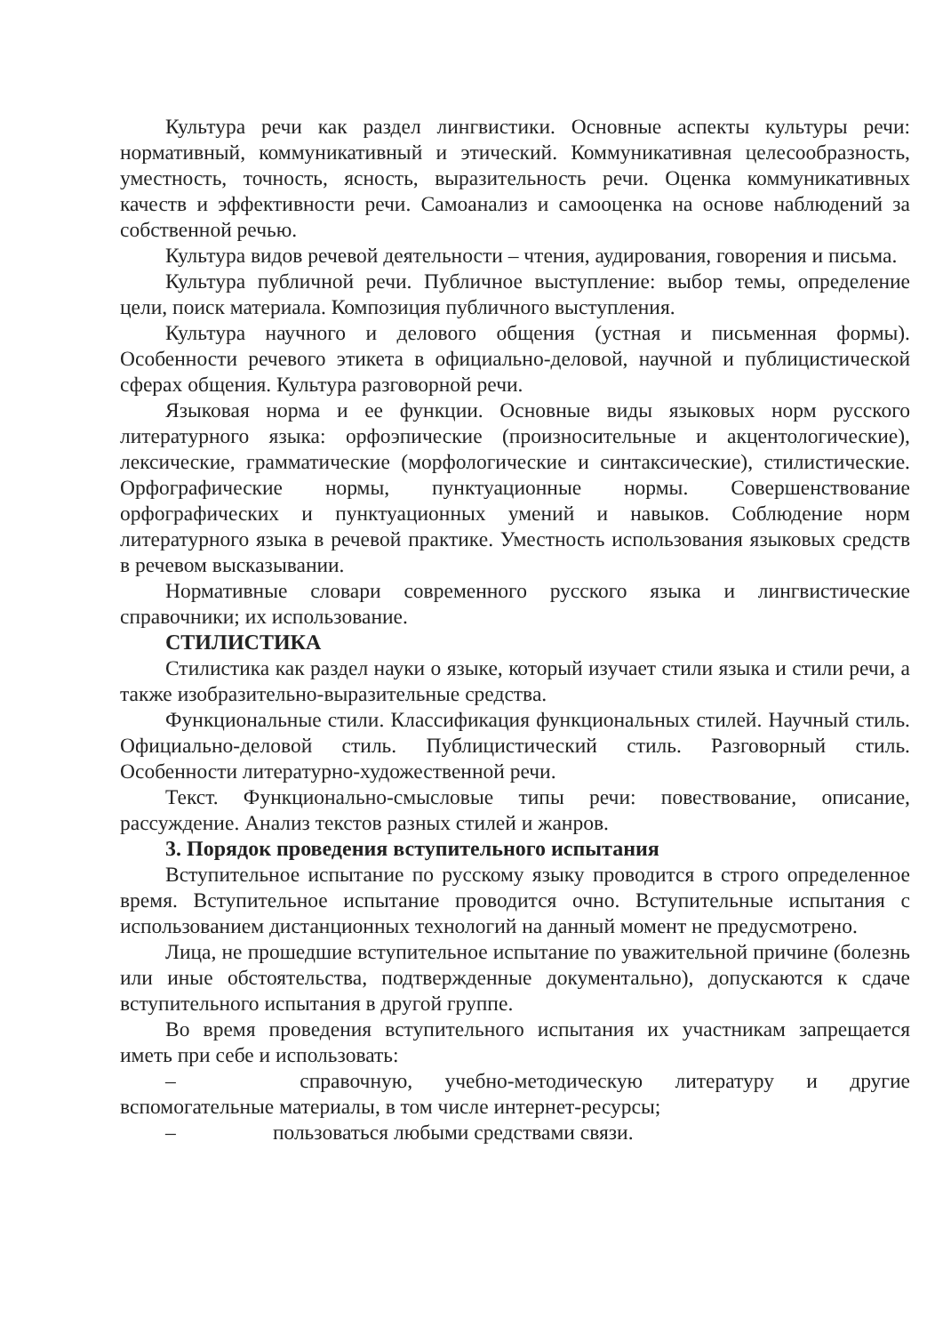Культура речи как раздел лингвистики. Основные аспекты культуры речи: нормативный, коммуникативный и этический. Коммуникативная целесообразность, уместность, точность, ясность, выразительность речи. Оценка коммуникативных качеств и эффективности речи. Самоанализ и самооценка на основе наблюдений за собственной речью.
Культура видов речевой деятельности – чтения, аудирования, говорения и письма.
Культура публичной речи. Публичное выступление: выбор темы, определение цели, поиск материала. Композиция публичного выступления.
Культура научного и делового общения (устная и письменная формы). Особенности речевого этикета в официально-деловой, научной и публицистической сферах общения. Культура разговорной речи.
Языковая норма и ее функции. Основные виды языковых норм русского литературного языка: орфоэпические (произносительные и акцентологические), лексические, грамматические (морфологические и синтаксические), стилистические. Орфографические нормы, пунктуационные нормы. Совершенствование орфографических и пунктуационных умений и навыков. Соблюдение норм литературного языка в речевой практике. Уместность использования языковых средств в речевом высказывании.
Нормативные словари современного русского языка и лингвистические справочники; их использование.
СТИЛИСТИКА
Стилистика как раздел науки о языке, который изучает стили языка и стили речи, а также изобразительно-выразительные средства.
Функциональные стили. Классификация функциональных стилей. Научный стиль. Официально-деловой стиль. Публицистический стиль. Разговорный стиль. Особенности литературно-художественной речи.
Текст. Функционально-смысловые типы речи: повествование, описание, рассуждение. Анализ текстов разных стилей и жанров.
3. Порядок проведения вступительного испытания
Вступительное испытание по русскому языку проводится в строго определенное время. Вступительное испытание проводится очно. Вступительные испытания с использованием дистанционных технологий на данный момент не предусмотрено.
Лица, не прошедшие вступительное испытание по уважительной причине (болезнь или иные обстоятельства, подтвержденные документально), допускаются к сдаче вступительного испытания в другой группе.
Во время проведения вступительного испытания их участникам запрещается иметь при себе и использовать:
– справочную, учебно-методическую литературу и другие вспомогательные материалы, в том числе интернет-ресурсы;
– пользоваться любыми средствами связи.